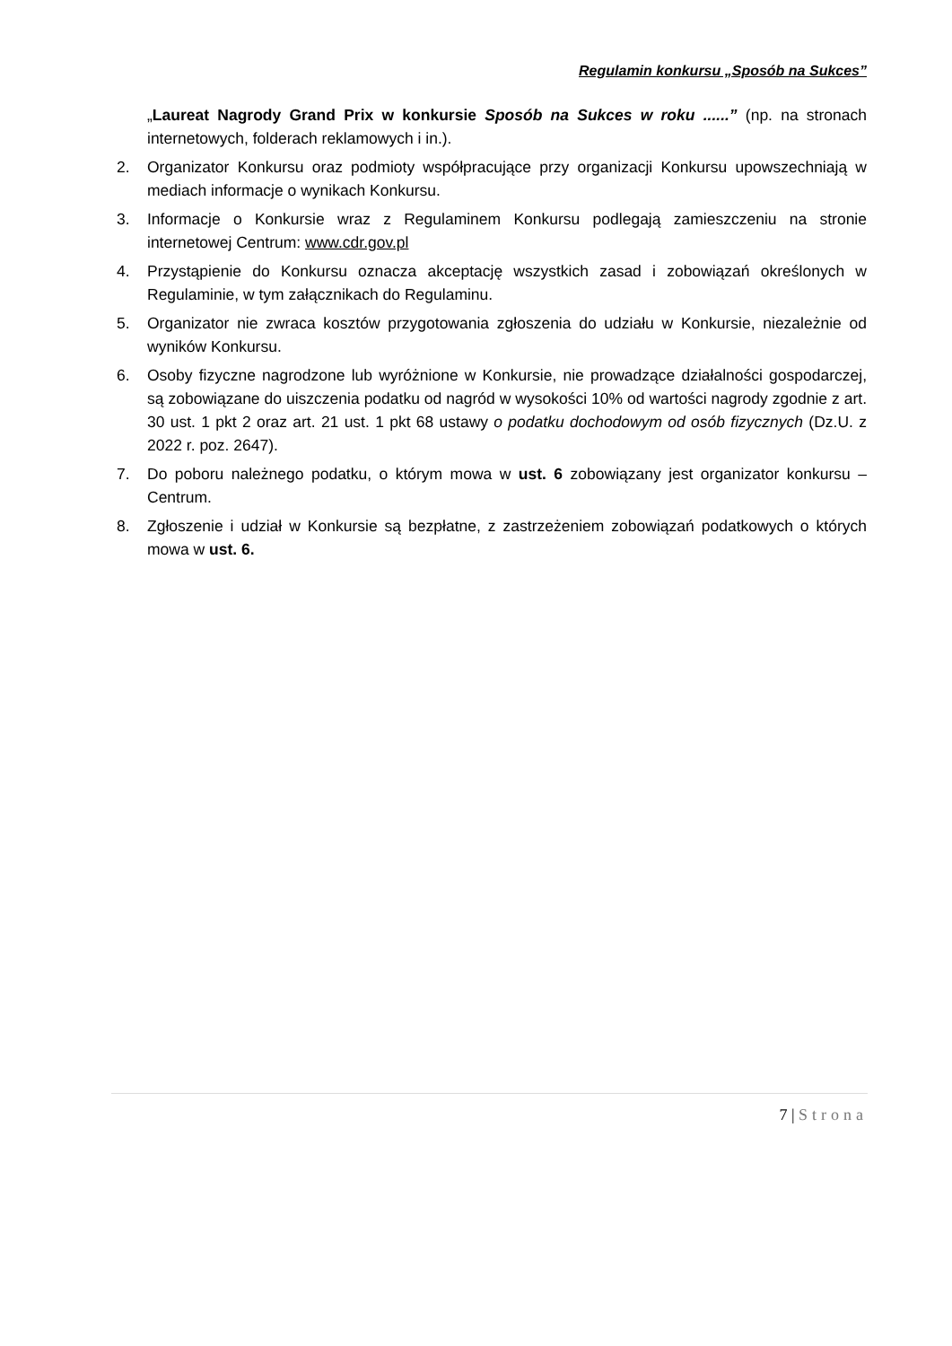Regulamin konkursu „Sposób na Sukces”
„Laureat Nagrody Grand Prix w konkursie Sposób na Sukces w roku ......” (np. na stronach internetowych, folderach reklamowych i in.).
2. Organizator Konkursu oraz podmioty współpracujące przy organizacji Konkursu upowszechniają w mediach informacje o wynikach Konkursu.
3. Informacje o Konkursie wraz z Regulaminem Konkursu podlegają zamieszczeniu na stronie internetowej Centrum: www.cdr.gov.pl
4. Przystąpienie do Konkursu oznacza akceptację wszystkich zasad i zobowiązań określonych w Regulaminie, w tym załącznikach do Regulaminu.
5. Organizator nie zwraca kosztów przygotowania zgłoszenia do udziału w Konkursie, niezależnie od wyników Konkursu.
6. Osoby fizyczne nagrodzone lub wyróżnione w Konkursie, nie prowadzące działalności gospodarczej, są zobowiązane do uiszczenia podatku od nagród w wysokości 10% od wartości nagrody zgodnie z art. 30 ust. 1 pkt 2 oraz art. 21 ust. 1 pkt 68 ustawy o podatku dochodowym od osób fizycznych (Dz.U. z 2022 r. poz. 2647).
7. Do poboru należnego podatku, o którym mowa w ust. 6 zobowiązany jest organizator konkursu – Centrum.
8. Zgłoszenie i udział w Konkursie są bezpłatne, z zastrzeżeniem zobowiązań podatkowych o których mowa w ust. 6.
7 | Strona